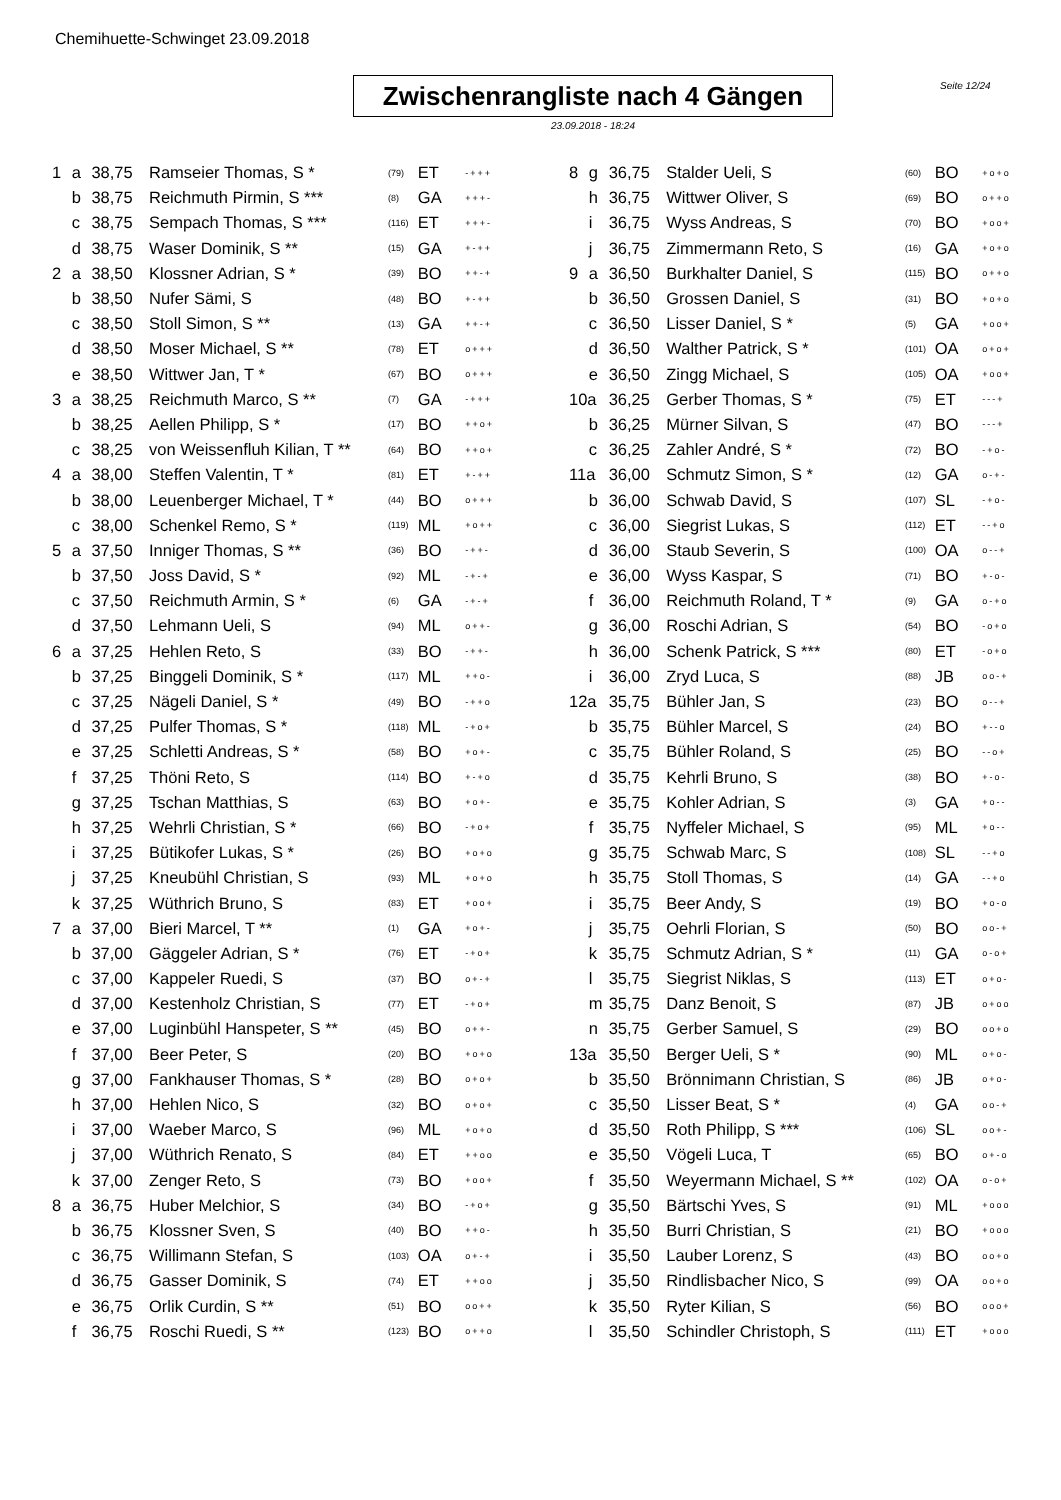Chemihuette-Schwinget 23.09.2018
Zwischenrangliste nach 4 Gängen
Seite 12/24
23.09.2018 - 18:24
| 1 | a | 38,75 | Ramseier Thomas, S * | (79) | ET | -+++ |
| | b | 38,75 | Reichmuth Pirmin, S *** | (8) | GA | +++- |
| | c | 38,75 | Sempach Thomas, S *** | (116) | ET | +++- |
| | d | 38,75 | Waser Dominik, S ** | (15) | GA | +-++ |
| 2 | a | 38,50 | Klossner Adrian, S * | (39) | BO | ++-+ |
| | b | 38,50 | Nufer Sämi, S | (48) | BO | +-++ |
| | c | 38,50 | Stoll Simon, S ** | (13) | GA | ++-+ |
| | d | 38,50 | Moser Michael, S ** | (78) | ET | o+++ |
| | e | 38,50 | Wittwer Jan, T * | (67) | BO | o+++ |
| 3 | a | 38,25 | Reichmuth Marco, S ** | (7) | GA | -+++ |
| | b | 38,25 | Aellen Philipp, S * | (17) | BO | ++o+ |
| | c | 38,25 | von Weissenfluh Kilian, T ** | (64) | BO | ++o+ |
| 4 | a | 38,00 | Steffen Valentin, T * | (81) | ET | +-++ |
| | b | 38,00 | Leuenberger Michael, T * | (44) | BO | o+++ |
| | c | 38,00 | Schenkel Remo, S * | (119) | ML | +o++ |
| 5 | a | 37,50 | Inniger Thomas, S ** | (36) | BO | -++- |
| | b | 37,50 | Joss David, S * | (92) | ML | -+-+ |
| | c | 37,50 | Reichmuth Armin, S * | (6) | GA | -+-+ |
| | d | 37,50 | Lehmann Ueli, S | (94) | ML | o++- |
| 6 | a | 37,25 | Hehlen Reto, S | (33) | BO | -++- |
| | b | 37,25 | Binggeli Dominik, S * | (117) | ML | ++o- |
| | c | 37,25 | Nägeli Daniel, S * | (49) | BO | -++o |
| | d | 37,25 | Pulfer Thomas, S * | (118) | ML | -+o+ |
| | e | 37,25 | Schletti Andreas, S * | (58) | BO | +o+- |
| | f | 37,25 | Thöni Reto, S | (114) | BO | +-+o |
| | g | 37,25 | Tschan Matthias, S | (63) | BO | +o+- |
| | h | 37,25 | Wehrli Christian, S * | (66) | BO | -+o+ |
| | i | 37,25 | Bütikofer Lukas, S * | (26) | BO | +o+o |
| | j | 37,25 | Kneubühl Christian, S | (93) | ML | +o+o |
| | k | 37,25 | Wüthrich Bruno, S | (83) | ET | +oo+ |
| 7 | a | 37,00 | Bieri Marcel, T ** | (1) | GA | +o+- |
| | b | 37,00 | Gäggeler Adrian, S * | (76) | ET | -+o+ |
| | c | 37,00 | Kappeler Ruedi, S | (37) | BO | o+-+ |
| | d | 37,00 | Kestenholz Christian, S | (77) | ET | -+o+ |
| | e | 37,00 | Luginbühl Hanspeter, S ** | (45) | BO | o++- |
| | f | 37,00 | Beer Peter, S | (20) | BO | +o+o |
| | g | 37,00 | Fankhauser Thomas, S * | (28) | BO | o+o+ |
| | h | 37,00 | Hehlen Nico, S | (32) | BO | o+o+ |
| | i | 37,00 | Waeber Marco, S | (96) | ML | +o+o |
| | j | 37,00 | Wüthrich Renato, S | (84) | ET | ++oo |
| | k | 37,00 | Zenger Reto, S | (73) | BO | +oo+ |
| 8 | a | 36,75 | Huber Melchior, S | (34) | BO | -+o+ |
| | b | 36,75 | Klossner Sven, S | (40) | BO | ++o- |
| | c | 36,75 | Willimann Stefan, S | (103) | OA | o+-+ |
| | d | 36,75 | Gasser Dominik, S | (74) | ET | ++oo |
| | e | 36,75 | Orlik Curdin, S ** | (51) | BO | oo++ |
| | f | 36,75 | Roschi Ruedi, S ** | (123) | BO | o++o |
| 8 | g | 36,75 | Stalder Ueli, S | (60) | BO | +o+o |
| | h | 36,75 | Wittwer Oliver, S | (69) | BO | o++o |
| | i | 36,75 | Wyss Andreas, S | (70) | BO | +oo+ |
| | j | 36,75 | Zimmermann Reto, S | (16) | GA | +o+o |
| 9 | a | 36,50 | Burkhalter Daniel, S | (115) | BO | o++o |
| | b | 36,50 | Grossen Daniel, S | (31) | BO | +o+o |
| | c | 36,50 | Lisser Daniel, S * | (5) | GA | +oo+ |
| | d | 36,50 | Walther Patrick, S * | (101) | OA | o+o+ |
| | e | 36,50 | Zingg Michael, S | (105) | OA | +oo+ |
| 10a | | 36,25 | Gerber Thomas, S * | (75) | ET | ---+ |
| | b | 36,25 | Mürner Silvan, S | (47) | BO | ---+ |
| | c | 36,25 | Zahler André, S * | (72) | BO | -+o- |
| 11a | | 36,00 | Schmutz Simon, S * | (12) | GA | o-+- |
| | b | 36,00 | Schwab David, S | (107) | SL | -+o- |
| | c | 36,00 | Siegrist Lukas, S | (112) | ET | --+o |
| | d | 36,00 | Staub Severin, S | (100) | OA | o--+ |
| | e | 36,00 | Wyss Kaspar, S | (71) | BO | +-o- |
| | f | 36,00 | Reichmuth Roland, T * | (9) | GA | o-+o |
| | g | 36,00 | Roschi Adrian, S | (54) | BO | -o+o |
| | h | 36,00 | Schenk Patrick, S *** | (80) | ET | -o+o |
| | i | 36,00 | Zryd Luca, S | (88) | JB | oo-+ |
| 12a | | 35,75 | Bühler Jan, S | (23) | BO | o--+ |
| | b | 35,75 | Bühler Marcel, S | (24) | BO | +--o |
| | c | 35,75 | Bühler Roland, S | (25) | BO | --o+ |
| | d | 35,75 | Kehrli Bruno, S | (38) | BO | +-o- |
| | e | 35,75 | Kohler Adrian, S | (3) | GA | +o-- |
| | f | 35,75 | Nyffeler Michael, S | (95) | ML | +o-- |
| | g | 35,75 | Schwab Marc, S | (108) | SL | --+o |
| | h | 35,75 | Stoll Thomas, S | (14) | GA | --+o |
| | i | 35,75 | Beer Andy, S | (19) | BO | +o-o |
| | j | 35,75 | Oehrli Florian, S | (50) | BO | oo-+ |
| | k | 35,75 | Schmutz Adrian, S * | (11) | GA | o-o+ |
| | l | 35,75 | Siegrist Niklas, S | (113) | ET | o+o- |
| | m | 35,75 | Danz Benoit, S | (87) | JB | o+oo |
| | n | 35,75 | Gerber Samuel, S | (29) | BO | oo+o |
| 13a | | 35,50 | Berger Ueli, S * | (90) | ML | o+o- |
| | b | 35,50 | Brönnimann Christian, S | (86) | JB | o+o- |
| | c | 35,50 | Lisser Beat, S * | (4) | GA | oo-+ |
| | d | 35,50 | Roth Philipp, S *** | (106) | SL | oo+- |
| | e | 35,50 | Vögeli Luca, T | (65) | BO | o+-o |
| | f | 35,50 | Weyermann Michael, S ** | (102) | OA | o-o+ |
| | g | 35,50 | Bärtschi Yves, S | (91) | ML | +ooo |
| | h | 35,50 | Burri Christian, S | (21) | BO | +ooo |
| | i | 35,50 | Lauber Lorenz, S | (43) | BO | oo+o |
| | j | 35,50 | Rindlisbacher Nico, S | (99) | OA | oo+o |
| | k | 35,50 | Ryter Kilian, S | (56) | BO | ooo+ |
| | l | 35,50 | Schindler Christoph, S | (111) | ET | +ooo |